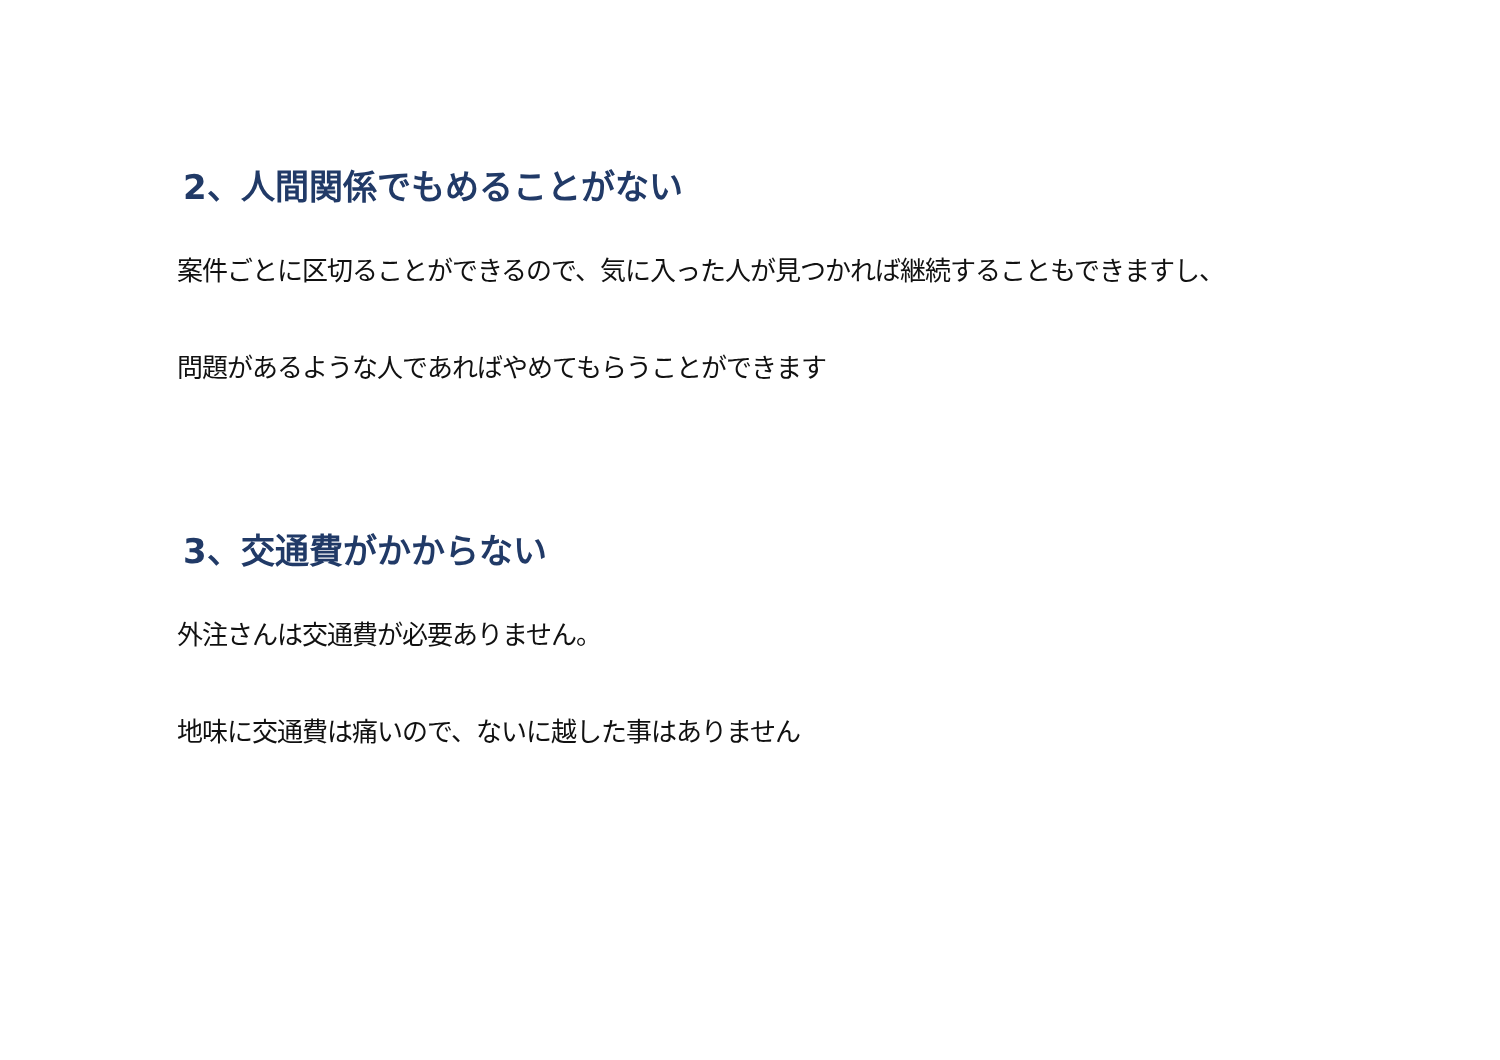2、人間関係でもめることがない
案件ごとに区切ることができるので、気に入った人が見つかれば継続することもできますし、
問題があるような人であればやめてもらうことができます
3、交通費がかからない
外注さんは交通費が必要ありません。
地味に交通費は痛いので、ないに越した事はありません